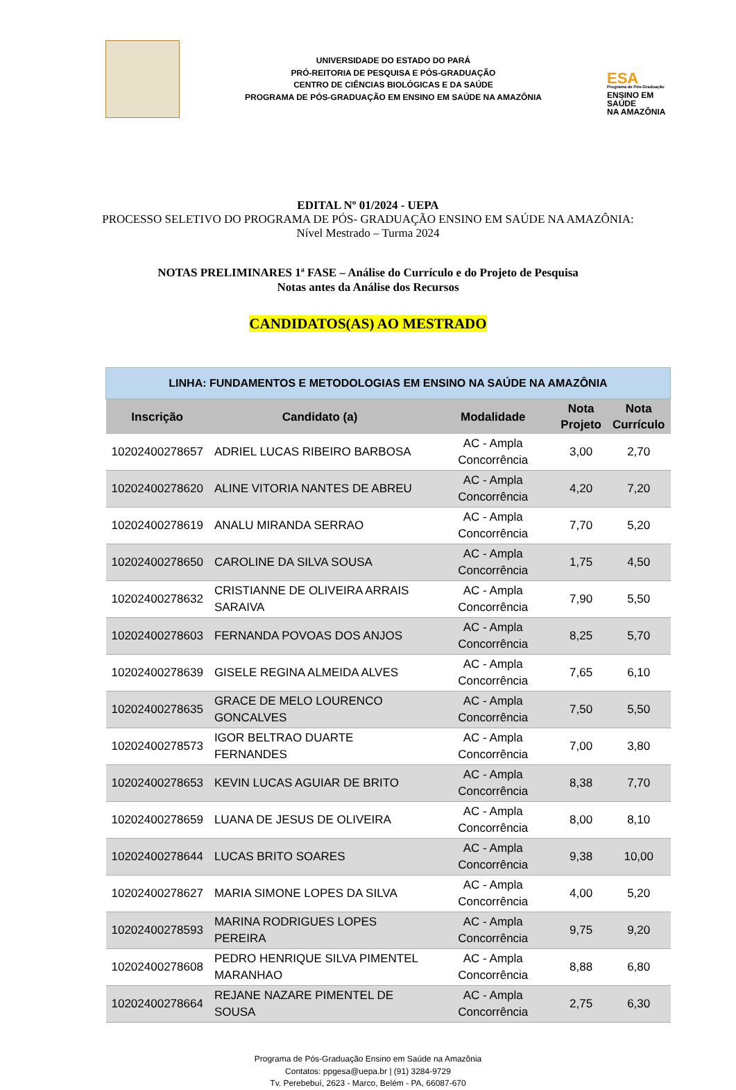UNIVERSIDADE DO ESTADO DO PARÁ
PRÓ-REITORIA DE PESQUISA E PÓS-GRADUAÇÃO
CENTRO DE CIÊNCIAS BIOLÓGICAS E DA SAÚDE
PROGRAMA DE PÓS-GRADUAÇÃO EM ENSINO EM SAÚDE NA AMAZÔNIA
ESA
Programa de Pós-Graduação
ENSINO EM SAÚDE
NA AMAZÔNIA
EDITAL Nº 01/2024 - UEPA
PROCESSO SELETIVO DO PROGRAMA DE PÓS- GRADUAÇÃO ENSINO EM SAÚDE NA AMAZÔNIA:
Nível Mestrado – Turma 2024
NOTAS PRELIMINARES 1ª FASE – Análise do Currículo e do Projeto de Pesquisa
Notas antes da Análise dos Recursos
CANDIDATOS(AS) AO MESTRADO
| LINHA: FUNDAMENTOS E METODOLOGIAS EM ENSINO NA SAÚDE NA AMAZÔNIA | | | | |
| --- | --- | --- | --- | --- |
| Inscrição | Candidato (a) | Modalidade | Nota Projeto | Nota Currículo |
| 10202400278657 | ADRIEL LUCAS RIBEIRO BARBOSA | AC - Ampla Concorrência | 3,00 | 2,70 |
| 10202400278620 | ALINE VITORIA NANTES DE ABREU | AC - Ampla Concorrência | 4,20 | 7,20 |
| 10202400278619 | ANALU MIRANDA SERRAO | AC - Ampla Concorrência | 7,70 | 5,20 |
| 10202400278650 | CAROLINE DA SILVA SOUSA | AC - Ampla Concorrência | 1,75 | 4,50 |
| 10202400278632 | CRISTIANNE DE OLIVEIRA ARRAIS SARAIVA | AC - Ampla Concorrência | 7,90 | 5,50 |
| 10202400278603 | FERNANDA POVOAS DOS ANJOS | AC - Ampla Concorrência | 8,25 | 5,70 |
| 10202400278639 | GISELE REGINA ALMEIDA ALVES | AC - Ampla Concorrência | 7,65 | 6,10 |
| 10202400278635 | GRACE DE MELO LOURENCO GONCALVES | AC - Ampla Concorrência | 7,50 | 5,50 |
| 10202400278573 | IGOR BELTRAO DUARTE FERNANDES | AC - Ampla Concorrência | 7,00 | 3,80 |
| 10202400278653 | KEVIN LUCAS AGUIAR DE BRITO | AC - Ampla Concorrência | 8,38 | 7,70 |
| 10202400278659 | LUANA DE JESUS DE OLIVEIRA | AC - Ampla Concorrência | 8,00 | 8,10 |
| 10202400278644 | LUCAS BRITO SOARES | AC - Ampla Concorrência | 9,38 | 10,00 |
| 10202400278627 | MARIA SIMONE LOPES DA SILVA | AC - Ampla Concorrência | 4,00 | 5,20 |
| 10202400278593 | MARINA RODRIGUES LOPES PEREIRA | AC - Ampla Concorrência | 9,75 | 9,20 |
| 10202400278608 | PEDRO HENRIQUE SILVA PIMENTEL MARANHAO | AC - Ampla Concorrência | 8,88 | 6,80 |
| 10202400278664 | REJANE NAZARE PIMENTEL DE SOUSA | AC - Ampla Concorrência | 2,75 | 6,30 |
Programa de Pós-Graduação Ensino em Saúde na Amazônia
Contatos: ppgesa@uepa.br | (91) 3284-9729
Tv. Perebebuí, 2623 - Marco, Belém - PA, 66087-670